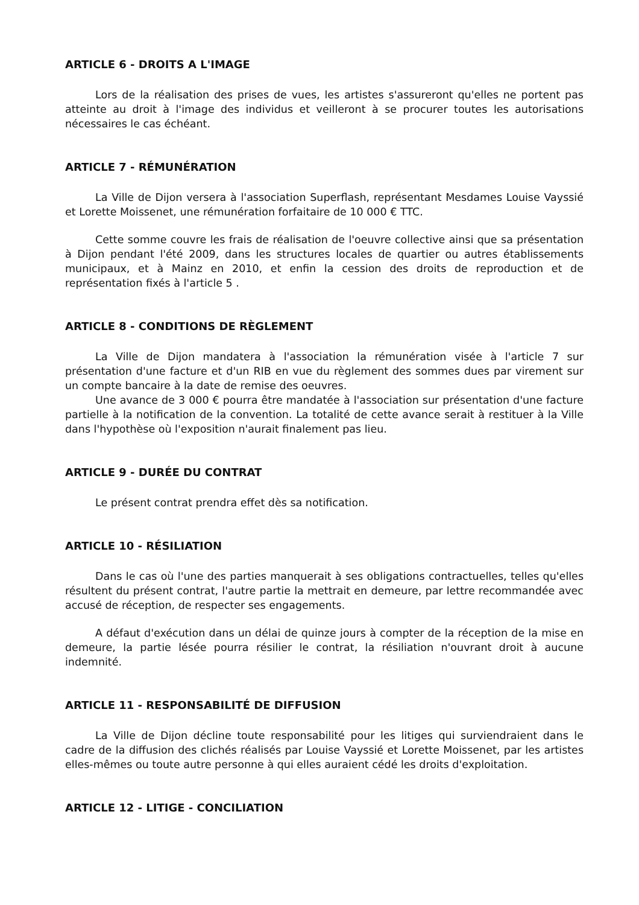ARTICLE 6 - DROITS A L'IMAGE
Lors de la réalisation des prises de vues, les artistes s'assureront qu'elles ne portent pas atteinte au droit à l'image des individus et veilleront à se procurer toutes les autorisations nécessaires le cas échéant.
ARTICLE 7 - RÉMUNÉRATION
La Ville de Dijon versera à l'association Superflash, représentant Mesdames Louise Vayssié et Lorette Moissenet, une rémunération forfaitaire de 10 000 € TTC.
Cette somme couvre les frais de réalisation de l'oeuvre collective ainsi que sa présentation à Dijon pendant l'été 2009, dans les structures locales de quartier ou autres établissements municipaux, et à Mainz en 2010, et enfin la cession des droits de reproduction et de représentation fixés à l'article 5 .
ARTICLE 8 - CONDITIONS DE RÈGLEMENT
La Ville de Dijon mandatera à l'association la rémunération visée à l'article 7 sur présentation d'une facture et d'un RIB en vue du règlement des sommes dues par virement sur un compte bancaire à la date de remise des oeuvres.
Une avance de 3 000 € pourra être mandatée à l'association sur présentation d'une facture partielle à la notification de la convention. La totalité de cette avance serait à restituer à la Ville dans l'hypothèse où l'exposition n'aurait finalement pas lieu.
ARTICLE 9 - DURÉE DU CONTRAT
Le présent contrat prendra effet dès sa notification.
ARTICLE 10 - RÉSILIATION
Dans le cas où l'une des parties manquerait à ses obligations contractuelles, telles qu'elles résultent du présent contrat, l'autre partie la mettrait en demeure, par lettre recommandée avec accusé de réception, de respecter ses engagements.
A défaut d'exécution dans un délai de quinze jours à compter de la réception de la mise en demeure, la partie lésée pourra résilier le contrat, la résiliation n'ouvrant droit à aucune indemnité.
ARTICLE 11 - RESPONSABILITÉ DE DIFFUSION
La Ville de Dijon décline toute responsabilité pour les litiges qui surviendraient dans le cadre de la diffusion des clichés réalisés par Louise Vayssié et Lorette Moissenet, par les artistes elles-mêmes ou toute autre personne à qui elles auraient cédé les droits d'exploitation.
ARTICLE 12 - LITIGE - CONCILIATION